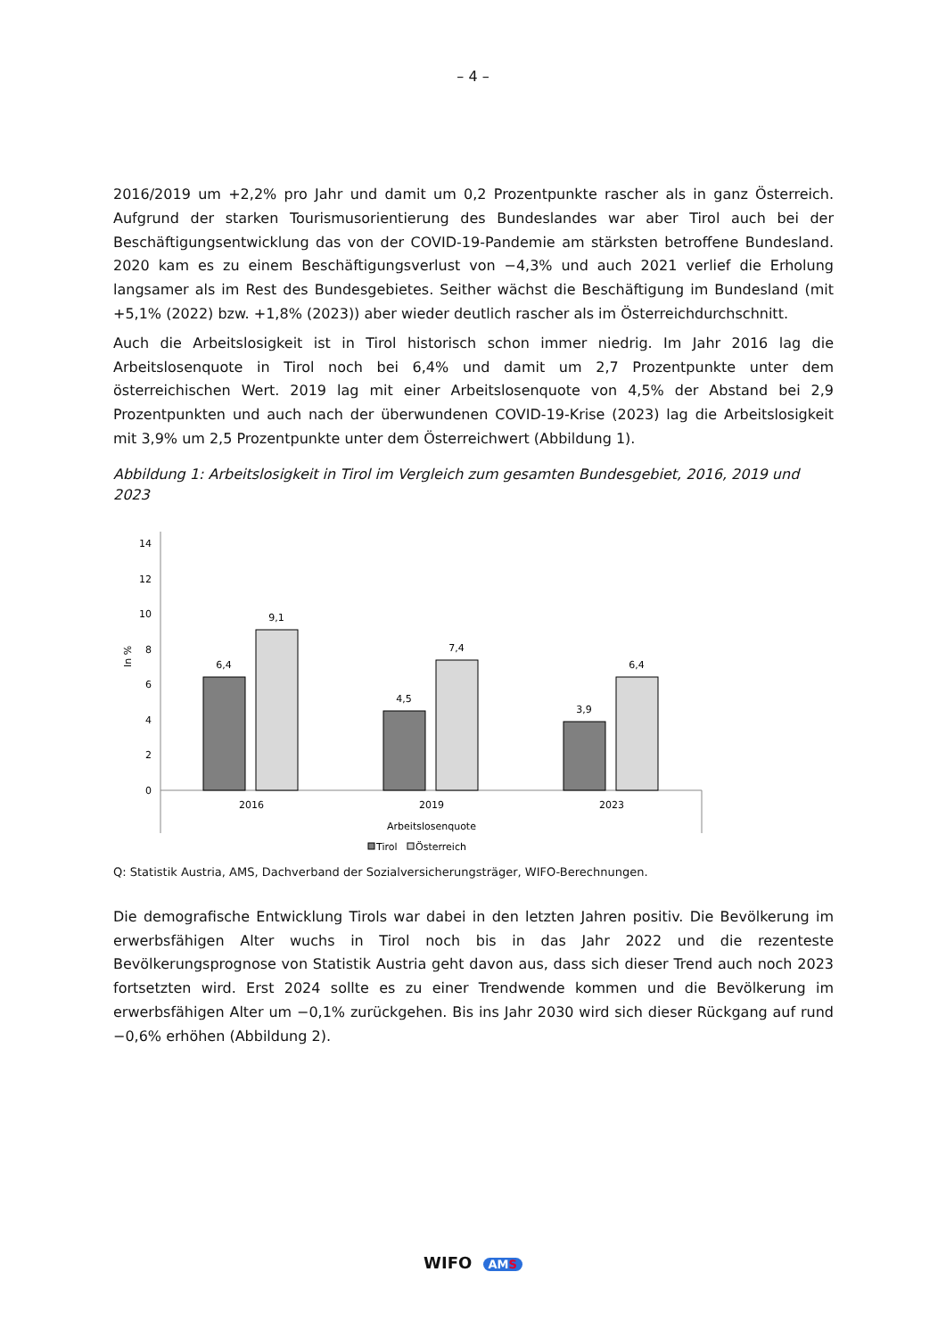– 4 –
2016/2019 um +2,2% pro Jahr und damit um 0,2 Prozentpunkte rascher als in ganz Österreich. Aufgrund der starken Tourismusorientierung des Bundeslandes war aber Tirol auch bei der Beschäftigungsentwicklung das von der COVID-19-Pandemie am stärksten betroffene Bundesland. 2020 kam es zu einem Beschäftigungsverlust von −4,3% und auch 2021 verlief die Erholung langsamer als im Rest des Bundesgebietes. Seither wächst die Beschäftigung im Bundesland (mit +5,1% (2022) bzw. +1,8% (2023)) aber wieder deutlich rascher als im Österreichdurchschnitt.
Auch die Arbeitslosigkeit ist in Tirol historisch schon immer niedrig. Im Jahr 2016 lag die Arbeitslosenquote in Tirol noch bei 6,4% und damit um 2,7 Prozentpunkte unter dem österreichischen Wert. 2019 lag mit einer Arbeitslosenquote von 4,5% der Abstand bei 2,9 Prozentpunkten und auch nach der überwundenen COVID-19-Krise (2023) lag die Arbeitslosigkeit mit 3,9% um 2,5 Prozentpunkte unter dem Österreichwert (Abbildung 1).
Abbildung 1: Arbeitslosigkeit in Tirol im Vergleich zum gesamten Bundesgebiet, 2016, 2019 und 2023
0
2
4
6
8
10
12
14
In %
6,4
9,1
4,5
7,4
3,9
6,4
2016
2019
2023
Arbeitslosenquote
Tirol
Österreich
Q: Statistik Austria, AMS, Dachverband der Sozialversicherungsträger, WIFO-Berechnungen.
Die demografische Entwicklung Tirols war dabei in den letzten Jahren positiv. Die Bevölkerung im erwerbsfähigen Alter wuchs in Tirol noch bis in das Jahr 2022 und die rezenteste Bevölkerungsprognose von Statistik Austria geht davon aus, dass sich dieser Trend auch noch 2023 fortsetzten wird. Erst 2024 sollte es zu einer Trendwende kommen und die Bevölkerung im erwerbsfähigen Alter um −0,1% zurückgehen. Bis ins Jahr 2030 wird sich dieser Rückgang auf rund −0,6% erhöhen (Abbildung 2).
WIFO AMS